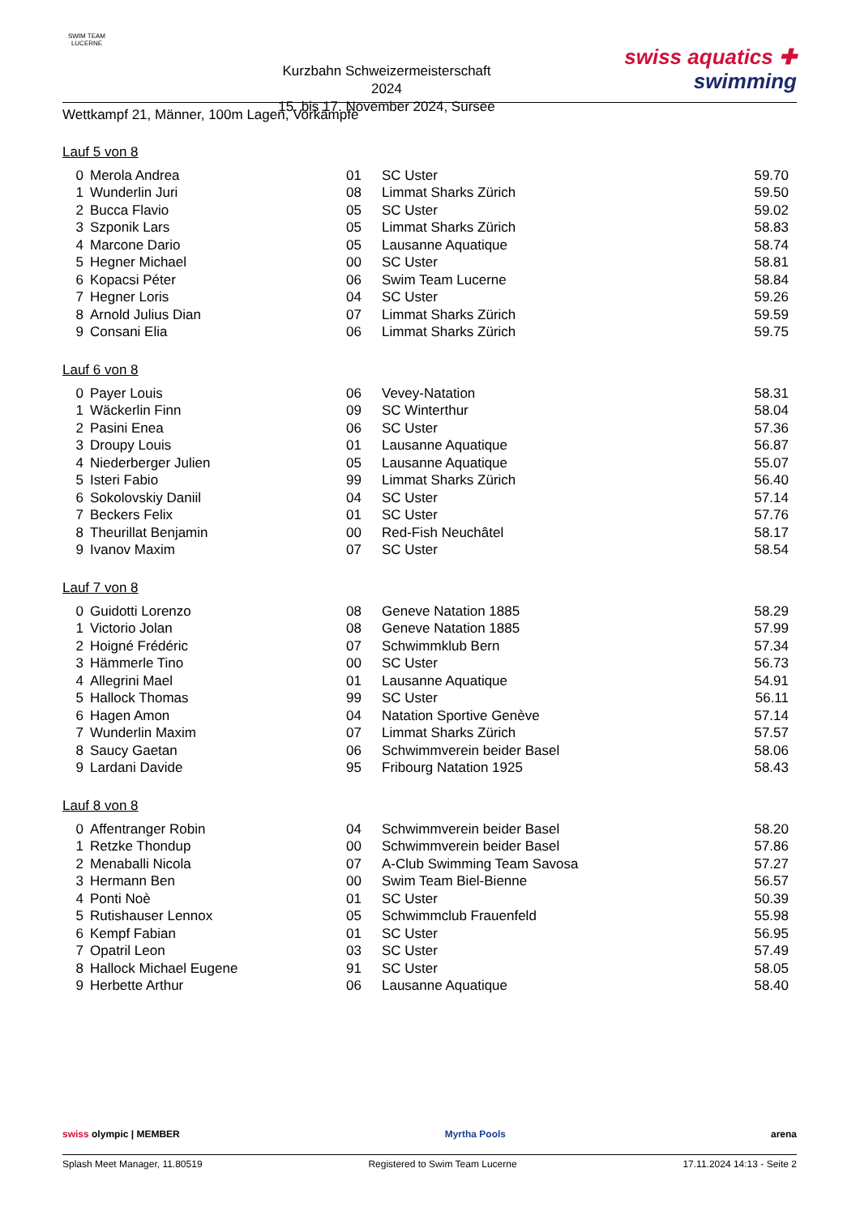SWIM TEAM
LUCERNE
Kurzbahn Schweizermeisterschaft 2024
15. bis 17. November 2024, Sursee
swiss aquatics ✚
swimming
Wettkampf 21, Männer, 100m Lagen, Vorkämpfe
Lauf 5 von 8
| 0 | Merola Andrea | 01 | SC Uster | 59.70 |
| 1 | Wunderlin Juri | 08 | Limmat Sharks Zürich | 59.50 |
| 2 | Bucca Flavio | 05 | SC Uster | 59.02 |
| 3 | Szponik Lars | 05 | Limmat Sharks Zürich | 58.83 |
| 4 | Marcone Dario | 05 | Lausanne Aquatique | 58.74 |
| 5 | Hegner Michael | 00 | SC Uster | 58.81 |
| 6 | Kopacsi Péter | 06 | Swim Team Lucerne | 58.84 |
| 7 | Hegner Loris | 04 | SC Uster | 59.26 |
| 8 | Arnold Julius Dian | 07 | Limmat Sharks Zürich | 59.59 |
| 9 | Consani Elia | 06 | Limmat Sharks Zürich | 59.75 |
Lauf 6 von 8
| 0 | Payer Louis | 06 | Vevey-Natation | 58.31 |
| 1 | Wäckerlin Finn | 09 | SC Winterthur | 58.04 |
| 2 | Pasini Enea | 06 | SC Uster | 57.36 |
| 3 | Droupy Louis | 01 | Lausanne Aquatique | 56.87 |
| 4 | Niederberger Julien | 05 | Lausanne Aquatique | 55.07 |
| 5 | Isteri Fabio | 99 | Limmat Sharks Zürich | 56.40 |
| 6 | Sokolovskiy Daniil | 04 | SC Uster | 57.14 |
| 7 | Beckers Felix | 01 | SC Uster | 57.76 |
| 8 | Theurillat Benjamin | 00 | Red-Fish Neuchâtel | 58.17 |
| 9 | Ivanov Maxim | 07 | SC Uster | 58.54 |
Lauf 7 von 8
| 0 | Guidotti Lorenzo | 08 | Geneve Natation 1885 | 58.29 |
| 1 | Victorio Jolan | 08 | Geneve Natation 1885 | 57.99 |
| 2 | Hoigné Frédéric | 07 | Schwimmklub Bern | 57.34 |
| 3 | Hämmerle Tino | 00 | SC Uster | 56.73 |
| 4 | Allegrini Mael | 01 | Lausanne Aquatique | 54.91 |
| 5 | Hallock Thomas | 99 | SC Uster | 56.11 |
| 6 | Hagen Amon | 04 | Natation Sportive Genève | 57.14 |
| 7 | Wunderlin Maxim | 07 | Limmat Sharks Zürich | 57.57 |
| 8 | Saucy Gaetan | 06 | Schwimmverein beider Basel | 58.06 |
| 9 | Lardani Davide | 95 | Fribourg Natation 1925 | 58.43 |
Lauf 8 von 8
| 0 | Affentranger Robin | 04 | Schwimmverein beider Basel | 58.20 |
| 1 | Retzke Thondup | 00 | Schwimmverein beider Basel | 57.86 |
| 2 | Menaballi Nicola | 07 | A-Club Swimming Team Savosa | 57.27 |
| 3 | Hermann Ben | 00 | Swim Team Biel-Bienne | 56.57 |
| 4 | Ponti Noè | 01 | SC Uster | 50.39 |
| 5 | Rutishauser Lennox | 05 | Schwimmclub Frauenfeld | 55.98 |
| 6 | Kempf Fabian | 01 | SC Uster | 56.95 |
| 7 | Opatril Leon | 03 | SC Uster | 57.49 |
| 8 | Hallock Michael Eugene | 91 | SC Uster | 58.05 |
| 9 | Herbette Arthur | 06 | Lausanne Aquatique | 58.40 |
swiss olympic | MEMBER Myrtha Pools arena
Splash Meet Manager, 11.80519 Registered to Swim Team Lucerne 17.11.2024 14:13 - Seite 2